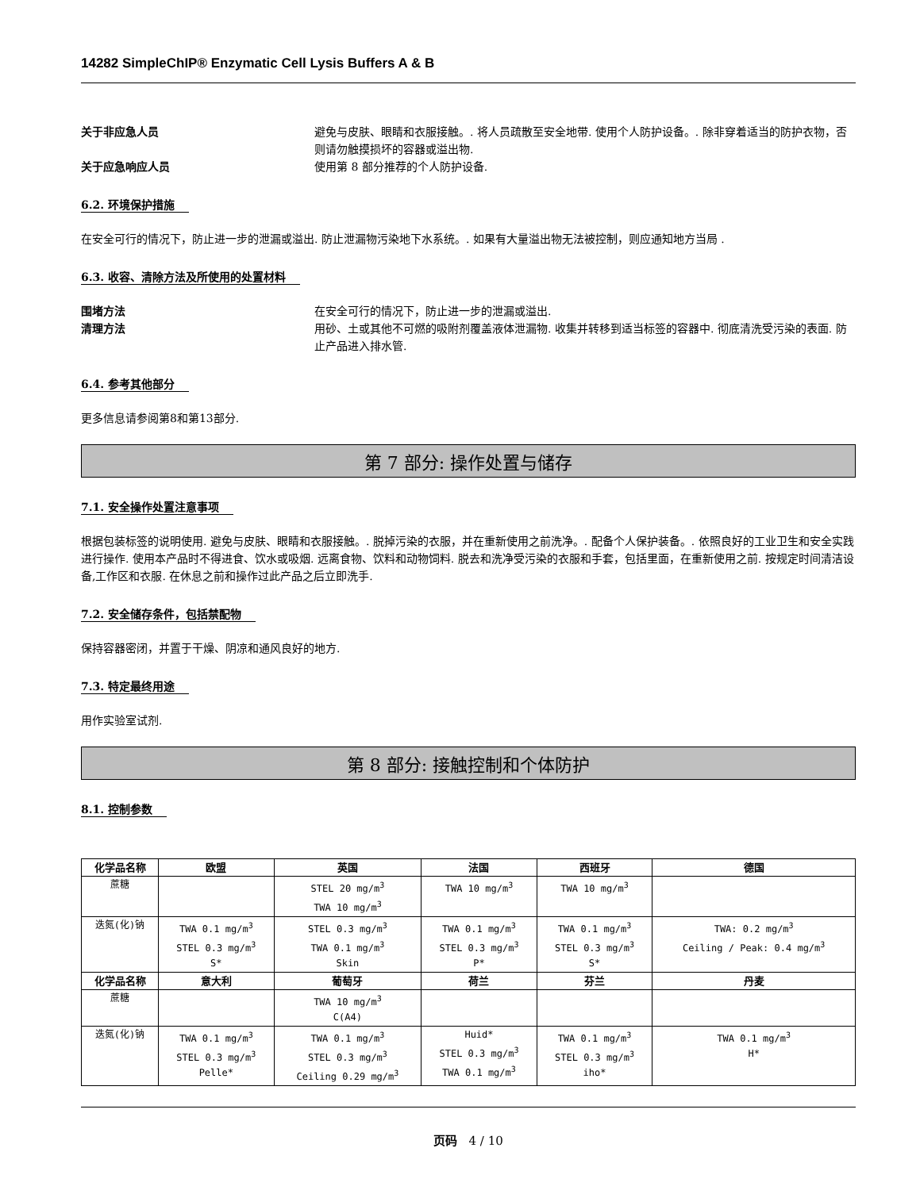14282 SimpleChIP® Enzymatic Cell Lysis Buffers A & B
关于非应急人员
避免与皮肤、眼睛和衣服接触。. 将人员疏散至安全地带. 使用个人防护设备。. 除非穿着适当的防护衣物，否则请勿触摸损坏的容器或溢出物.
关于应急响应人员
使用第 8 部分推荐的个人防护设备.
6.2. 环境保护措施
在安全可行的情况下，防止进一步的泄漏或溢出. 防止泄漏物污染地下水系统。. 如果有大量溢出物无法被控制，则应通知地方当局 .
6.3. 收容、清除方法及所使用的处置材料
围堵方法
在安全可行的情况下，防止进一步的泄漏或溢出.
清理方法
用砂、土或其他不可燃的吸附剂覆盖液体泄漏物. 收集并转移到适当标签的容器中. 彻底清洗受污染的表面. 防止产品进入排水管.
6.4. 参考其他部分
更多信息请参阅第8和第13部分.
第 7 部分: 操作处置与储存
7.1. 安全操作处置注意事项
根据包装标签的说明使用. 避免与皮肤、眼睛和衣服接触。. 脱掉污染的衣服，并在重新使用之前洗净。. 配备个人保护装备。. 依照良好的工业卫生和安全实践进行操作. 使用本产品时不得进食、饮水或吸烟. 远离食物、饮料和动物饲料. 脱去和洗净受污染的衣服和手套，包括里面，在重新使用之前. 按规定时间清洁设备,工作区和衣服. 在休息之前和操作过此产品之后立即洗手.
7.2. 安全储存条件，包括禁配物
保持容器密闭，并置于干燥、阴凉和通风良好的地方.
7.3. 特定最终用途
用作实验室试剂.
第 8 部分: 接触控制和个体防护
8.1. 控制参数
| 化学品名称 | 欧盟 | 英国 | 法国 | 西班牙 | 德国 |
| --- | --- | --- | --- | --- | --- |
| 蔗糖 | | STEL 20 mg/m<sup>3</sup> TWA 10 mg/m<sup>3</sup> | TWA 10 mg/m<sup>3</sup> | TWA 10 mg/m<sup>3</sup> | |
| 迭氮(化)钠 | TWA 0.1 mg/m<sup>3</sup> STEL 0.3 mg/m<sup>3</sup> S* | STEL 0.3 mg/m<sup>3</sup> TWA 0.1 mg/m<sup>3</sup> Skin | TWA 0.1 mg/m<sup>3</sup> STEL 0.3 mg/m<sup>3</sup> P* | TWA 0.1 mg/m<sup>3</sup> STEL 0.3 mg/m<sup>3</sup> S* | TWA: 0.2 mg/m<sup>3</sup> Ceiling / Peak: 0.4 mg/m<sup>3</sup> |
| 化学品名称 | 意大利 | 葡萄牙 | 荷兰 | 芬兰 | 丹麦 |
| 蔗糖 | | TWA 10 mg/m<sup>3</sup> C(A4) | | | |
| 迭氮(化)钠 | TWA 0.1 mg/m<sup>3</sup> STEL 0.3 mg/m<sup>3</sup> Pelle* | TWA 0.1 mg/m<sup>3</sup> STEL 0.3 mg/m<sup>3</sup> Ceiling 0.29 mg/m<sup>3</sup> | Huid* STEL 0.3 mg/m<sup>3</sup> TWA 0.1 mg/m<sup>3</sup> | TWA 0.1 mg/m<sup>3</sup> STEL 0.3 mg/m<sup>3</sup> iho* | TWA 0.1 mg/m<sup>3</sup> H* |
页码 4 / 10